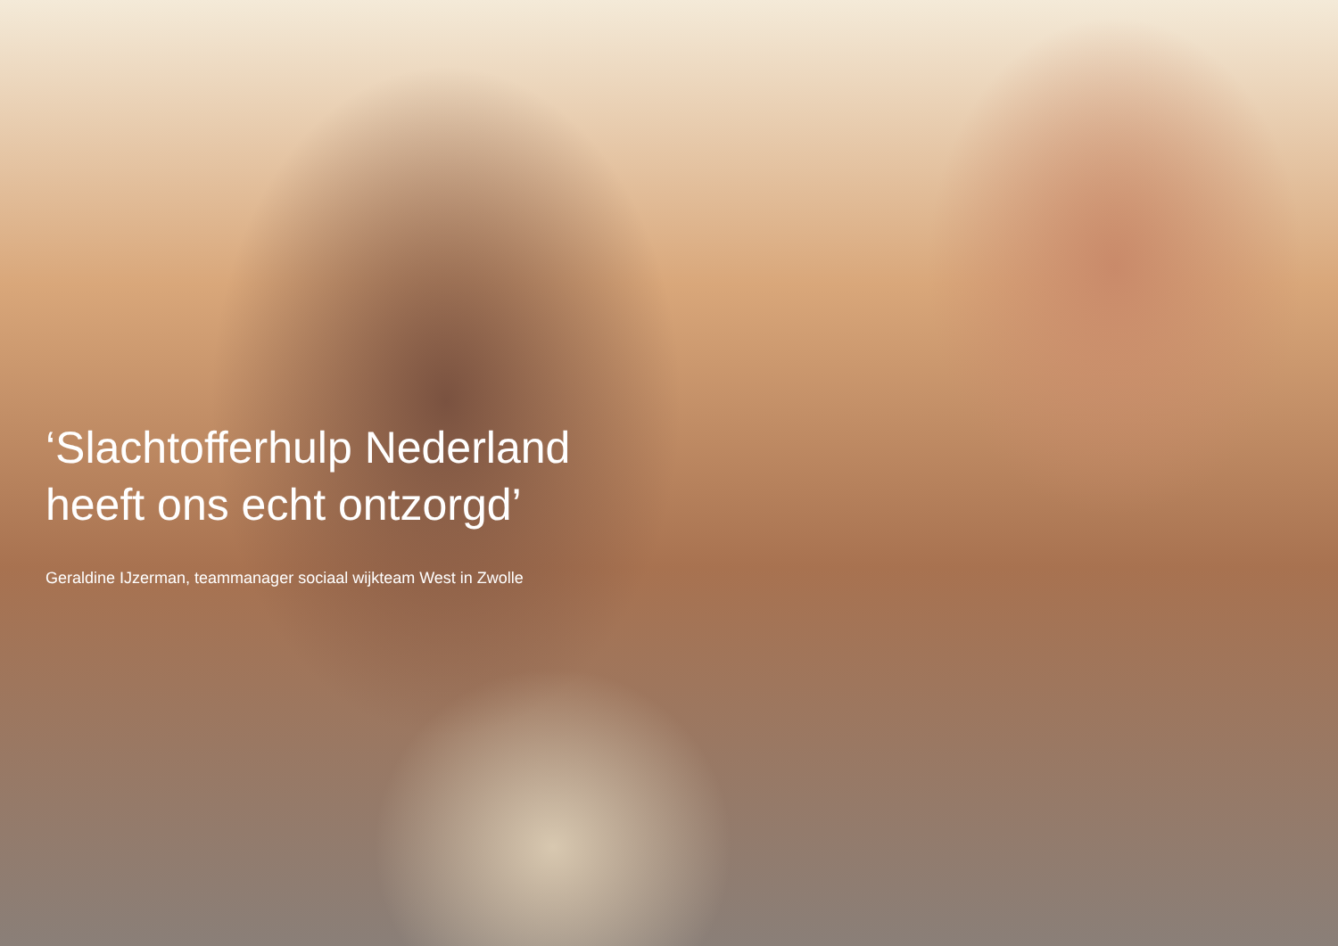‘Slachtofferhulp Nederland
heeft ons echt ontzorgd’
Geraldine IJzerman, teammanager sociaal wijkteam West in Zwolle